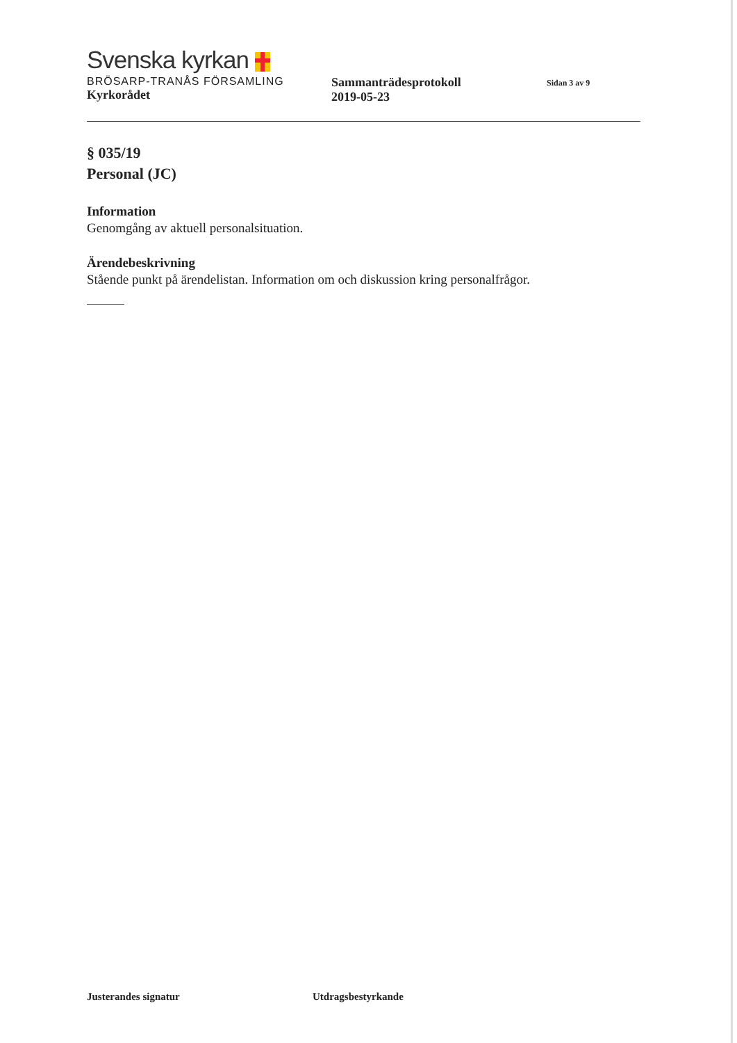Svenska kyrkan
BRÖSARP-TRANÅS FÖRSAMLING
Kyrkorådet
Sammanträdesprotokoll
2019-05-23
Sidan 3 av 9
§ 035/19
Personal (JC)
Information
Genomgång av aktuell personalsituation.
Ärendebeskrivning
Stående punkt på ärendelistan. Information om och diskussion kring personalfrågor.
Justerandes signatur Utdragsbestyrkande